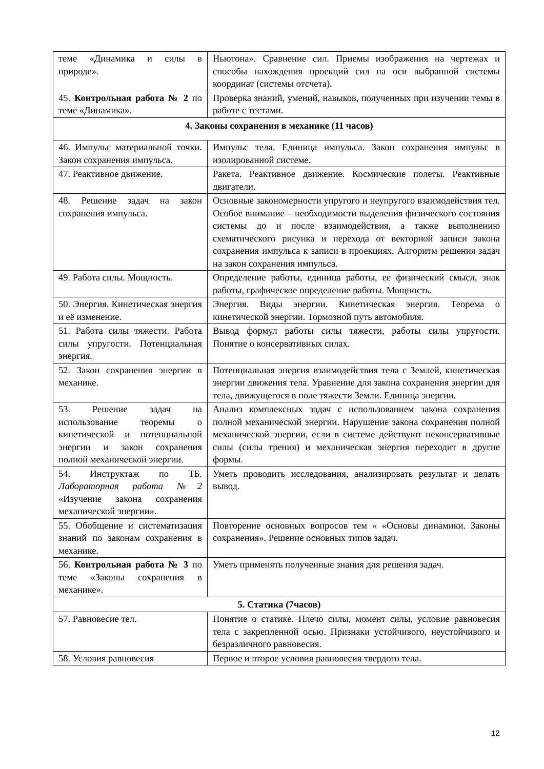| теме «Динамика и силы в природе». | Ньютона». Сравнение сил. Приемы изображения на чертежах и способы нахождения проекций сил на оси выбранной системы координат (системы отсчета). |
| 45. Контрольная работа № 2 по теме «Динамика». | Проверка знаний, умений, навыков, полученных при изучении темы в работе с тестами. |
| 4. Законы сохранения в механике (11 часов) | |
| 46. Импульс материальной точки. Закон сохранения импульса. | Импульс тела. Единица импульса. Закон сохранения импульс в изолированной системе. |
| 47. Реактивное движение. | Ракета. Реактивное движение. Космические полеты. Реактивные двигатели. |
| 48. Решение задач на закон сохранения импульса. | Основные закономерности упругого и неупругого взаимодействия тел. Особое внимание – необходимости выделения физического состояния системы до и после взаимодействия, а также выполнению схематического рисунка и перехода от векторной записи закона сохранения импульса к записи в проекциях. Алгоритм решения задач на закон сохранения импульса. |
| 49. Работа силы. Мощность. | Определение работы, единица работы, ее физический смысл, знак работы, графическое определение работы. Мощность. |
| 50. Энергия. Кинетическая энергия и её изменение. | Энергия. Виды энергии. Кинетическая энергия. Теорема о кинетической энергии. Тормозной путь автомобиля. |
| 51. Работа силы тяжести. Работа силы упругости. Потенциальная энергия. | Вывод формул работы силы тяжести, работы силы упругости. Понятие о консервативных силах. |
| 52. Закон сохранения энергии в механике. | Потенциальная энергия взаимодействия тела с Землей, кинетическая энергии движения тела. Уравнение для закона сохранения энергии для тела, движущегося в поле тяжести Земли. Единица энергии. |
| 53. Решение задач на использование теоремы о кинетической и потенциальной энергии и закон сохранения полной механической энергии. | Анализ комплексных задач с использованием закона сохранения полной механической энергии. Нарушение закона сохранения полной механической энергии, если в системе действуют неконсервативные силы (силы трения) и механическая энергия переходит в другие формы. |
| 54. Инструктаж по ТБ. Лабораторная работа №2 «Изучение закона сохранения механической энергии». | Уметь проводить исследования, анализировать результат и делать вывод. |
| 55. Обобщение и систематизация знаний по законам сохранения в механике. | Повторение основных вопросов тем « «Основы динамики. Законы сохранения». Решение основных типов задач. |
| 56. Контрольная работа № 3 по теме «Законы сохранения в механике». | Уметь применять полученные знания для решения задач. |
| 5. Статика (7часов) | |
| 57. Равновесие тел. | Понятие о статике. Плечо силы, момент силы, условие равновесия тела с закрепленной осью. Признаки устойчивого, неустойчивого и безразличного равновесия. |
| 58. Условия равновесия | Первое и второе условия равновесия твердого тела. |
12